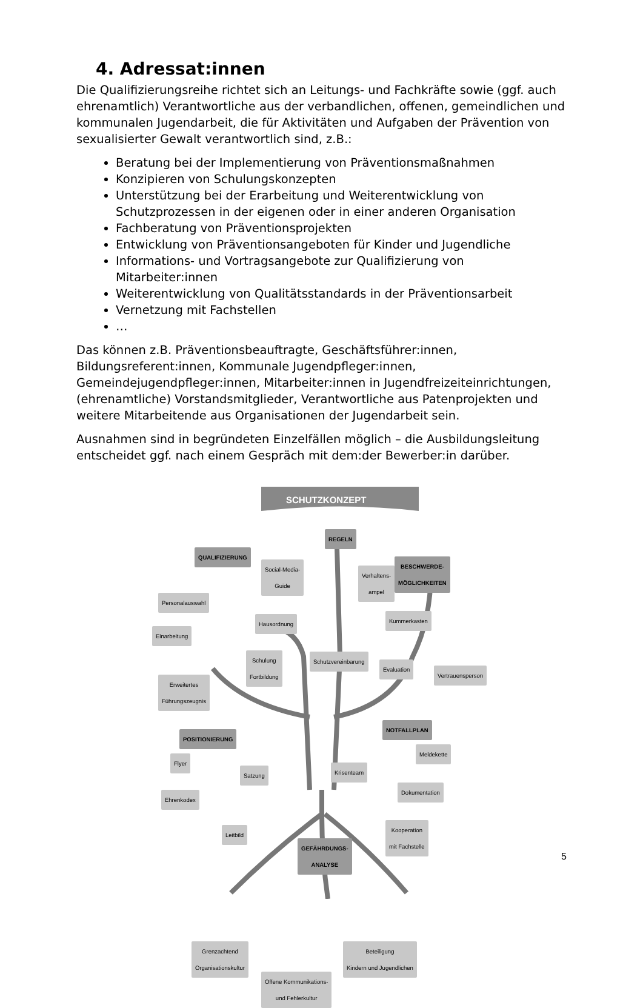4. Adressat:innen
Die Qualifizierungsreihe richtet sich an Leitungs- und Fachkräfte sowie (ggf. auch ehrenamtlich) Verantwortliche aus der verbandlichen, offenen, gemeindlichen und kommunalen Jugendarbeit, die für Aktivitäten und Aufgaben der Prävention von sexualisierter Gewalt verantwortlich sind, z.B.:
Beratung bei der Implementierung von Präventionsmaßnahmen
Konzipieren von Schulungskonzepten
Unterstützung bei der Erarbeitung und Weiterentwicklung von Schutzprozessen in der eigenen oder in einer anderen Organisation
Fachberatung von Präventionsprojekten
Entwicklung von Präventionsangeboten für Kinder und Jugendliche
Informations- und Vortragsangebote zur Qualifizierung von Mitarbeiter:innen
Weiterentwicklung von Qualitätsstandards in der Präventionsarbeit
Vernetzung mit Fachstellen
…
Das können z.B. Präventionsbeauftragte, Geschäftsführer:innen, Bildungsreferent:innen, Kommunale Jugendpfleger:innen, Gemeindejugendpfleger:innen, Mitarbeiter:innen in Jugendfreizeiteinrichtungen, (ehrenamtliche) Vorstandsmitglieder, Verantwortliche aus Patenprojekten und weitere Mitarbeitende aus Organisationen der Jugendarbeit sein.
Ausnahmen sind in begründeten Einzelfällen möglich – die Ausbildungsleitung entscheidet ggf. nach einem Gespräch mit dem:der Bewerber:in darüber.
SCHUTZKONZEPT
REGELN
QUALIFIZIERUNG
BESCHWERDE-
MÖGLICHKEITEN
Social-Media-
Guide
Verhaltens-
ampel
Personalauswahl
Hausordnung Kummerkasten
Einarbeitung
Schulung
Fortbildung
Schutzvereinbarung
Evaluation
Vertrauensperson
Erweitertes
Führungszeugnis
POSITIONIERUNG
NOTFALLPLAN
Flyer
Meldekette
Satzung Krisenteam
Ehrenkodex
Dokumentation
Leitbild
Kooperation
mit Fachstelle
GEFÄHRDUNGS-
ANALYSE
Grenzachtend
Organisationskultur
Beteiligung
Kindern und Jugendlichen
Offene Kommunikations-
und Fehlerkultur
5